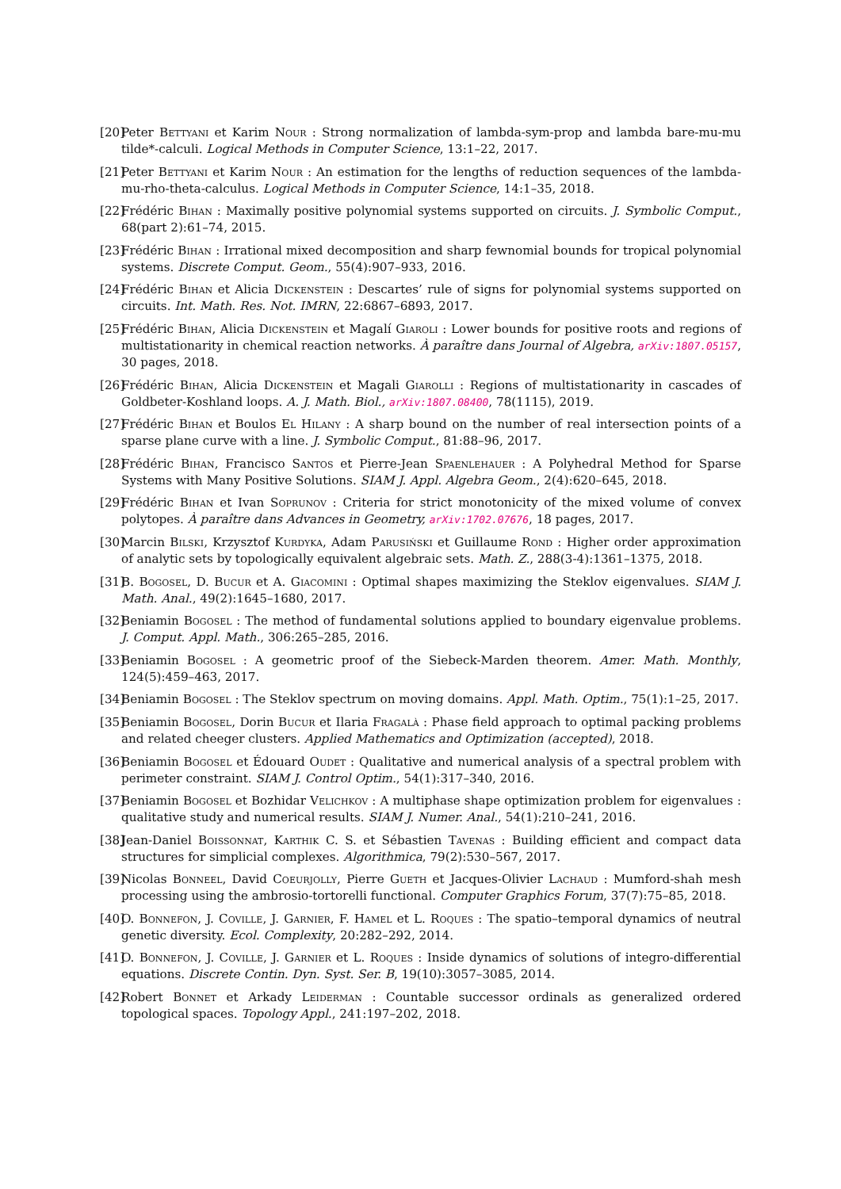[20] Peter Bettyani et Karim Nour : Strong normalization of lambda-sym-prop and lambda bare-mu-mu tilde*-calculi. Logical Methods in Computer Science, 13:1–22, 2017.
[21] Peter Bettyani et Karim Nour : An estimation for the lengths of reduction sequences of the lambda-mu-rho-theta-calculus. Logical Methods in Computer Science, 14:1–35, 2018.
[22] Frédéric Bihan : Maximally positive polynomial systems supported on circuits. J. Symbolic Comput., 68(part 2):61–74, 2015.
[23] Frédéric Bihan : Irrational mixed decomposition and sharp fewnomial bounds for tropical polynomial systems. Discrete Comput. Geom., 55(4):907–933, 2016.
[24] Frédéric Bihan et Alicia Dickenstein : Descartes’ rule of signs for polynomial systems supported on circuits. Int. Math. Res. Not. IMRN, 22:6867–6893, 2017.
[25] Frédéric Bihan, Alicia Dickenstein et Magalí Giaroli : Lower bounds for positive roots and regions of multistationarity in chemical reaction networks. À paraître dans Journal of Algebra, arXiv:1807.05157, 30 pages, 2018.
[26] Frédéric Bihan, Alicia Dickenstein et Magali Giarolli : Regions of multistationarity in cascades of Goldbeter-Koshland loops. A. J. Math. Biol., arXiv:1807.08400, 78(1115), 2019.
[27] Frédéric Bihan et Boulos El Hilany : A sharp bound on the number of real intersection points of a sparse plane curve with a line. J. Symbolic Comput., 81:88–96, 2017.
[28] Frédéric Bihan, Francisco Santos et Pierre-Jean Spaenlehauer : A Polyhedral Method for Sparse Systems with Many Positive Solutions. SIAM J. Appl. Algebra Geom., 2(4):620–645, 2018.
[29] Frédéric Bihan et Ivan Soprunov : Criteria for strict monotonicity of the mixed volume of convex polytopes. À paraître dans Advances in Geometry, arXiv:1702.07676, 18 pages, 2017.
[30] Marcin Bilski, Krzysztof Kurdyka, Adam Parusiński et Guillaume Rond : Higher order approximation of analytic sets by topologically equivalent algebraic sets. Math. Z., 288(3-4):1361–1375, 2018.
[31] B. Bogosel, D. Bucur et A. Giacomini : Optimal shapes maximizing the Steklov eigenvalues. SIAM J. Math. Anal., 49(2):1645–1680, 2017.
[32] Beniamin Bogosel : The method of fundamental solutions applied to boundary eigenvalue problems. J. Comput. Appl. Math., 306:265–285, 2016.
[33] Beniamin Bogosel : A geometric proof of the Siebeck-Marden theorem. Amer. Math. Monthly, 124(5):459–463, 2017.
[34] Beniamin Bogosel : The Steklov spectrum on moving domains. Appl. Math. Optim., 75(1):1–25, 2017.
[35] Beniamin Bogosel, Dorin Bucur et Ilaria Fragalà : Phase field approach to optimal packing problems and related cheeger clusters. Applied Mathematics and Optimization (accepted), 2018.
[36] Beniamin Bogosel et Édouard Oudet : Qualitative and numerical analysis of a spectral problem with perimeter constraint. SIAM J. Control Optim., 54(1):317–340, 2016.
[37] Beniamin Bogosel et Bozhidar Velichkov : A multiphase shape optimization problem for eigenvalues : qualitative study and numerical results. SIAM J. Numer. Anal., 54(1):210–241, 2016.
[38] Jean-Daniel Boissonnat, Karthik C. S. et Sébastien Tavenas : Building efficient and compact data structures for simplicial complexes. Algorithmica, 79(2):530–567, 2017.
[39] Nicolas Bonneel, David Coeurjolly, Pierre Gueth et Jacques-Olivier Lachaud : Mumford-shah mesh processing using the ambrosio-tortorelli functional. Computer Graphics Forum, 37(7):75–85, 2018.
[40] O. Bonnefon, J. Coville, J. Garnier, F. Hamel et L. Roques : The spatio–temporal dynamics of neutral genetic diversity. Ecol. Complexity, 20:282–292, 2014.
[41] O. Bonnefon, J. Coville, J. Garnier et L. Roques : Inside dynamics of solutions of integro-differential equations. Discrete Contin. Dyn. Syst. Ser. B, 19(10):3057–3085, 2014.
[42] Robert Bonnet et Arkady Leiderman : Countable successor ordinals as generalized ordered topological spaces. Topology Appl., 241:197–202, 2018.